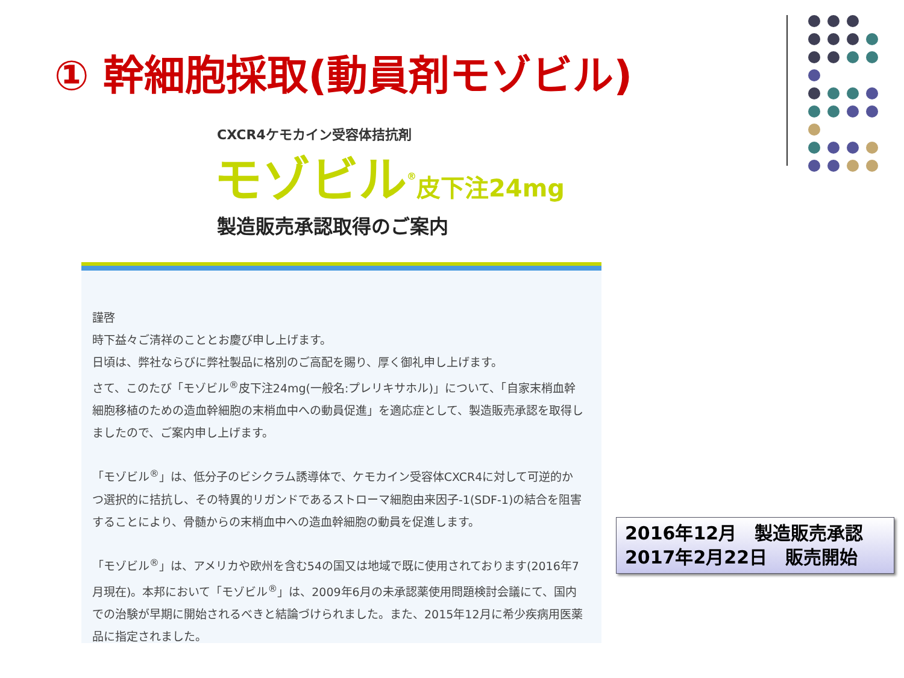① 幹細胞採取(動員剤モゾビル)
CXCR4ケモカイン受容体拮抗剤
モゾビル<sup>®</sup>皮下注24mg
製造販売承認取得のご案内
謹啓
時下益々ご清祥のこととお慶び申し上げます。
日頃は、弊社ならびに弊社製品に格別のご高配を賜り、厚く御礼申し上げます。
さて、このたび「モゾビル<sup>®</sup>皮下注24mg(一般名:プレリキサホル)」について、「自家末梢血幹細胞移植のための造血幹細胞の末梢血中への動員促進」を適応症として、製造販売承認を取得しましたので、ご案内申し上げます。
「モゾビル<sup>®</sup>」は、低分子のビシクラム誘導体で、ケモカイン受容体CXCR4に対して可逆的かつ選択的に拮抗し、その特異的リガンドであるストローマ細胞由来因子-1(SDF-1)の結合を阻害することにより、骨髄からの末梢血中への造血幹細胞の動員を促進します。
「モゾビル<sup>®</sup>」は、アメリカや欧州を含む54の国又は地域で既に使用されております(2016年7月現在)。本邦において「モゾビル<sup>®</sup>」は、2009年6月の未承認薬使用問題検討会議にて、国内での治験が早期に開始されるべきと結論づけられました。また、2015年12月に希少疾病用医薬品に指定されました。
2016年12月　製造販売承認
2017年2月22日　販売開始